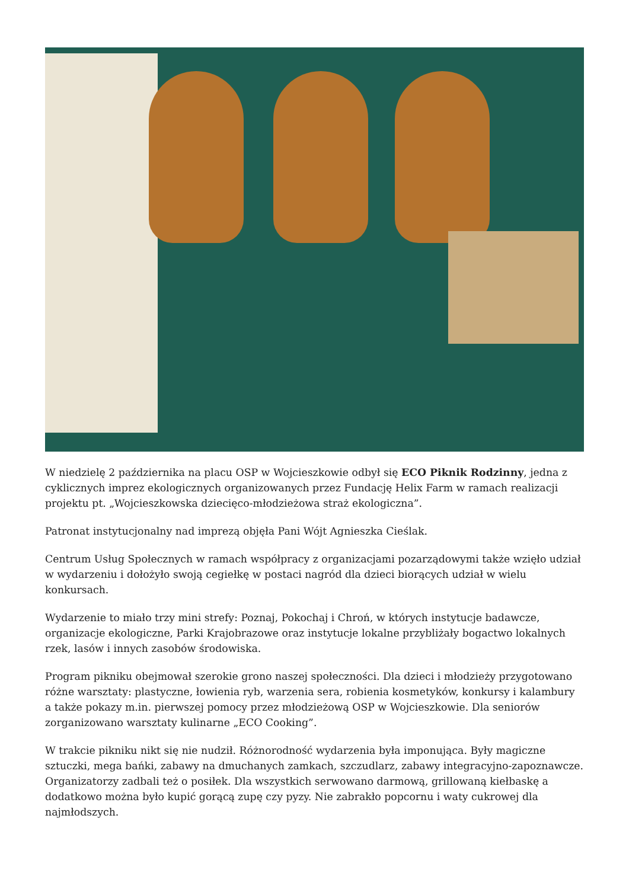W niedzielę 2 października na placu OSP w Wojcieszkowie odbył się ECO Piknik Rodzinny, jedna z cyklicznych imprez ekologicznych organizowanych przez Fundację Helix Farm w ramach realizacji projektu pt. „Wojcieszkowska dziecięco-młodzieżowa straż ekologiczna”.
Patronat instytucjonalny nad imprezą objęła Pani Wójt Agnieszka Cieślak.
Centrum Usług Społecznych w ramach współpracy z organizacjami pozarządowymi także wzięło udział w wydarzeniu i dołożyło swoją cegiełkę w postaci nagród dla dzieci biorących udział w wielu konkursach.
Wydarzenie to miało trzy mini strefy: Poznaj, Pokochaj i Chroń, w których instytucje badawcze, organizacje ekologiczne, Parki Krajobrazowe oraz instytucje lokalne przybliżały bogactwo lokalnych rzek, lasów i innych zasobów środowiska.
Program pikniku obejmował szerokie grono naszej społeczności. Dla dzieci i młodzieży przygotowano różne warsztaty: plastyczne, łowienia ryb, warzenia sera, robienia kosmetyków, konkursy i kalambury a także pokazy m.in. pierwszej pomocy przez młodzieżową OSP w Wojcieszkowie. Dla seniorów zorganizowano warsztaty kulinarne „ECO Cooking”.
W trakcie pikniku nikt się nie nudził. Różnorodność wydarzenia była imponująca. Były magiczne sztuczki, mega bańki, zabawy na dmuchanych zamkach, szczudlarz, zabawy integracyjno-zapoznawcze. Organizatorzy zadbali też o posiłek. Dla wszystkich serwowano darmową, grillowaną kiełbaskę a dodatkowo można było kupić gorącą zupę czy pyzy. Nie zabrakło popcornu i waty cukrowej dla najmłodszych.